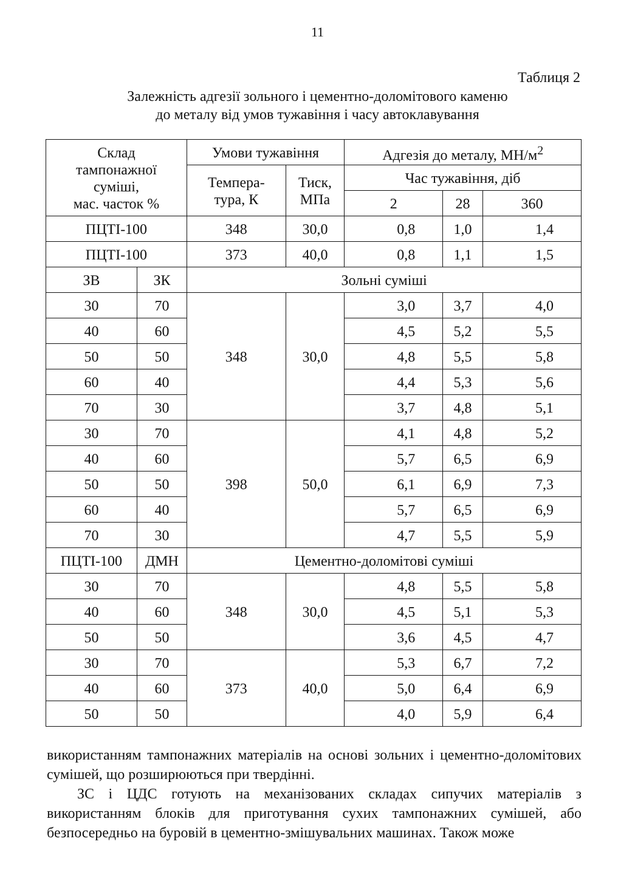11
Таблиця 2
Залежність адгезії зольного і цементно-доломітового каменю
до металу від умов тужавіння і часу автоклавування
| Склад тампонажної суміші, мас. часток % | | Умови тужавіння | | Адгезія до металу, МН/м<sup>2</sup> | | |
| --- | --- | --- | --- | --- | --- | --- |
| | | Темпера- тура, К | Тиск, МПа | Час тужавіння, діб | | |
| | | | | 2 | 28 | 360 |
| ПЦТІ-100 | | 348 | 30,0 | 0,8 | 1,0 | 1,4 |
| ПЦТІ-100 | | 373 | 40,0 | 0,8 | 1,1 | 1,5 |
| ЗВ | ЗК | Зольні суміші | | | | |
| 30 | 70 | 348 | 30,0 | 3,0 | 3,7 | 4,0 |
| 40 | 60 | | | 4,5 | 5,2 | 5,5 |
| 50 | 50 | | | 4,8 | 5,5 | 5,8 |
| 60 | 40 | | | 4,4 | 5,3 | 5,6 |
| 70 | 30 | | | 3,7 | 4,8 | 5,1 |
| 30 | 70 | 398 | 50,0 | 4,1 | 4,8 | 5,2 |
| 40 | 60 | | | 5,7 | 6,5 | 6,9 |
| 50 | 50 | | | 6,1 | 6,9 | 7,3 |
| 60 | 40 | | | 5,7 | 6,5 | 6,9 |
| 70 | 30 | | | 4,7 | 5,5 | 5,9 |
| ПЦТІ-100 | ДМН | Цементно-доломітові суміші | | | | |
| 30 | 70 | 348 | 30,0 | 4,8 | 5,5 | 5,8 |
| 40 | 60 | | | 4,5 | 5,1 | 5,3 |
| 50 | 50 | | | 3,6 | 4,5 | 4,7 |
| 30 | 70 | 373 | 40,0 | 5,3 | 6,7 | 7,2 |
| 40 | 60 | | | 5,0 | 6,4 | 6,9 |
| 50 | 50 | | | 4,0 | 5,9 | 6,4 |
використанням тампонажних матеріалів на основі зольних і цементно-доломітових сумішей, що розширюються при твердінні.
ЗС і ЦДС готують на механізованих складах сипучих матеріалів з використанням блоків для приготування сухих тампонажних сумішей, або безпосередньо на буровій в цементно-змішувальних машинах. Також може